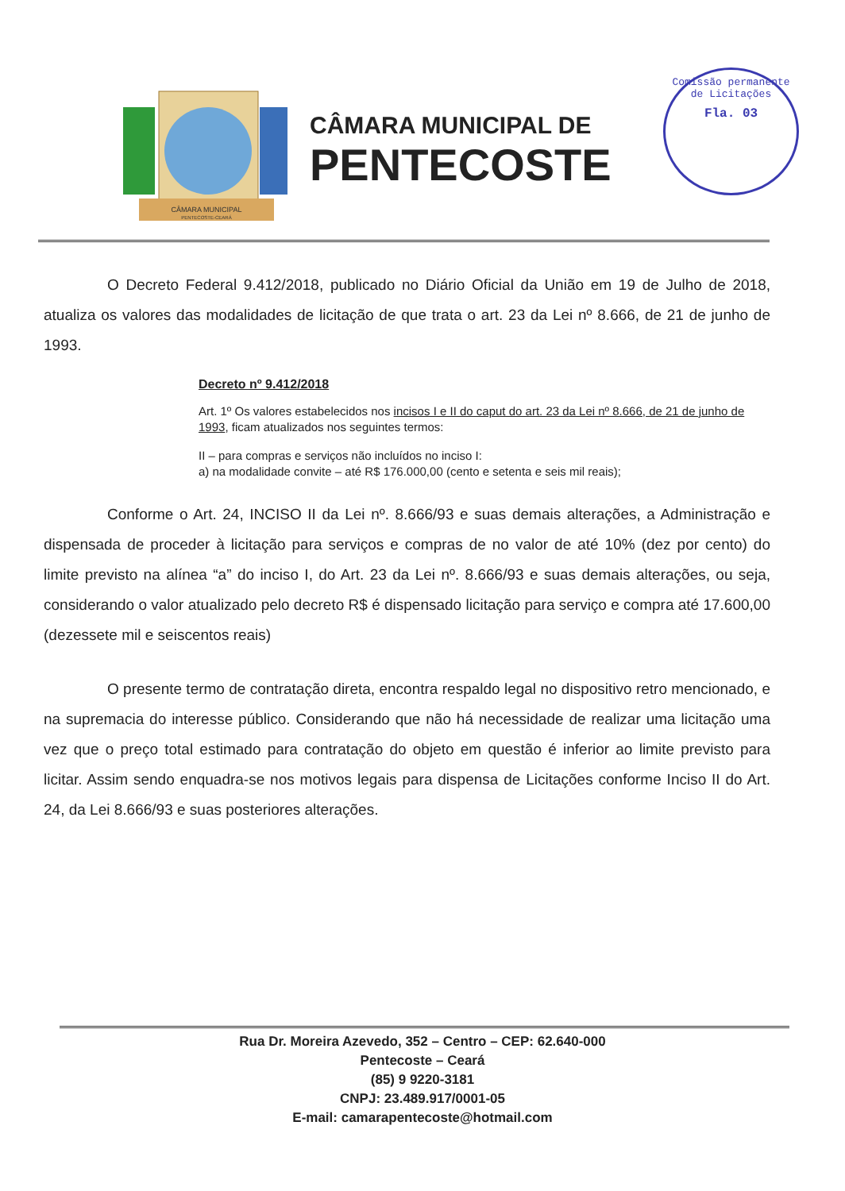CÂMARA MUNICIPAL
PENTECOSTE-CEARÁ
CÂMARA MUNICIPAL DE
PENTECOSTE
Comissão permanente de Licitações
Fla. 03
O Decreto Federal 9.412/2018, publicado no Diário Oficial da União em 19 de Julho de 2018, atualiza os valores das modalidades de licitação de que trata o art. 23 da Lei nº 8.666, de 21 de junho de 1993.
Decreto nº 9.412/2018
Art. 1º Os valores estabelecidos nos incisos I e II do caput do art. 23 da Lei nº 8.666, de 21 de junho de 1993, ficam atualizados nos seguintes termos:
II – para compras e serviços não incluídos no inciso I:
a) na modalidade convite – até R$ 176.000,00 (cento e setenta e seis mil reais);
Conforme o Art. 24, INCISO II da Lei nº. 8.666/93 e suas demais alterações, a Administração e dispensada de proceder à licitação para serviços e compras de no valor de até 10% (dez por cento) do limite previsto na alínea “a” do inciso I, do Art. 23 da Lei nº. 8.666/93 e suas demais alterações, ou seja, considerando o valor atualizado pelo decreto R$ é dispensado licitação para serviço e compra até 17.600,00 (dezessete mil e seiscentos reais)
O presente termo de contratação direta, encontra respaldo legal no dispositivo retro mencionado, e na supremacia do interesse público. Considerando que não há necessidade de realizar uma licitação uma vez que o preço total estimado para contratação do objeto em questão é inferior ao limite previsto para licitar. Assim sendo enquadra-se nos motivos legais para dispensa de Licitações conforme Inciso II do Art. 24, da Lei 8.666/93 e suas posteriores alterações.
Rua Dr. Moreira Azevedo, 352 – Centro – CEP: 62.640-000
Pentecoste – Ceará
(85) 9 9220-3181
CNPJ: 23.489.917/0001-05
E-mail: camarapentecoste@hotmail.com